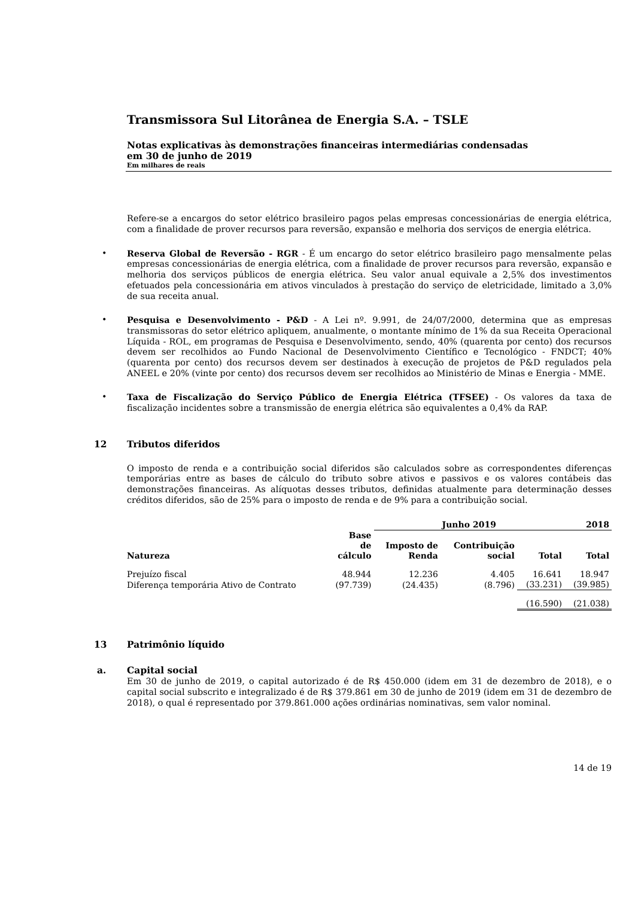Transmissora Sul Litorânea de Energia S.A. – TSLE
Notas explicativas às demonstrações financeiras intermediárias condensadas
em 30 de junho de 2019
Em milhares de reais
Refere-se a encargos do setor elétrico brasileiro pagos pelas empresas concessionárias de energia elétrica, com a finalidade de prover recursos para reversão, expansão e melhoria dos serviços de energia elétrica.
• Reserva Global de Reversão - RGR - É um encargo do setor elétrico brasileiro pago mensalmente pelas empresas concessionárias de energia elétrica, com a finalidade de prover recursos para reversão, expansão e melhoria dos serviços públicos de energia elétrica. Seu valor anual equivale a 2,5% dos investimentos efetuados pela concessionária em ativos vinculados à prestação do serviço de eletricidade, limitado a 3,0% de sua receita anual.
• Pesquisa e Desenvolvimento - P&D - A Lei nº. 9.991, de 24/07/2000, determina que as empresas transmissoras do setor elétrico apliquem, anualmente, o montante mínimo de 1% da sua Receita Operacional Líquida - ROL, em programas de Pesquisa e Desenvolvimento, sendo, 40% (quarenta por cento) dos recursos devem ser recolhidos ao Fundo Nacional de Desenvolvimento Científico e Tecnológico - FNDCT; 40% (quarenta por cento) dos recursos devem ser destinados à execução de projetos de P&D regulados pela ANEEL e 20% (vinte por cento) dos recursos devem ser recolhidos ao Ministério de Minas e Energia - MME.
• Taxa de Fiscalização do Serviço Público de Energia Elétrica (TFSEE) - Os valores da taxa de fiscalização incidentes sobre a transmissão de energia elétrica são equivalentes a 0,4% da RAP.
12 Tributos diferidos
O imposto de renda e a contribuição social diferidos são calculados sobre as correspondentes diferenças temporárias entre as bases de cálculo do tributo sobre ativos e passivos e os valores contábeis das demonstrações financeiras. As alíquotas desses tributos, definidas atualmente para determinação desses créditos diferidos, são de 25% para o imposto de renda e de 9% para a contribuição social.
| | | Junho 2019 | | | 2018 |
| --- | --- | --- | --- | --- | --- |
| Natureza | Base de cálculo | Imposto de Renda | Contribuição social | Total | Total |
| Prejuízo fiscal | 48.944 | 12.236 | 4.405 | 16.641 | 18.947 |
| Diferença temporária Ativo de Contrato | (97.739) | (24.435) | (8.796) | (33.231) | (39.985) |
| | | | | (16.590) | (21.038) |
13 Patrimônio líquido
a. Capital social
Em 30 de junho de 2019, o capital autorizado é de R$ 450.000 (idem em 31 de dezembro de 2018), e o capital social subscrito e integralizado é de R$ 379.861 em 30 de junho de 2019 (idem em 31 de dezembro de 2018), o qual é representado por 379.861.000 ações ordinárias nominativas, sem valor nominal.
14 de 19